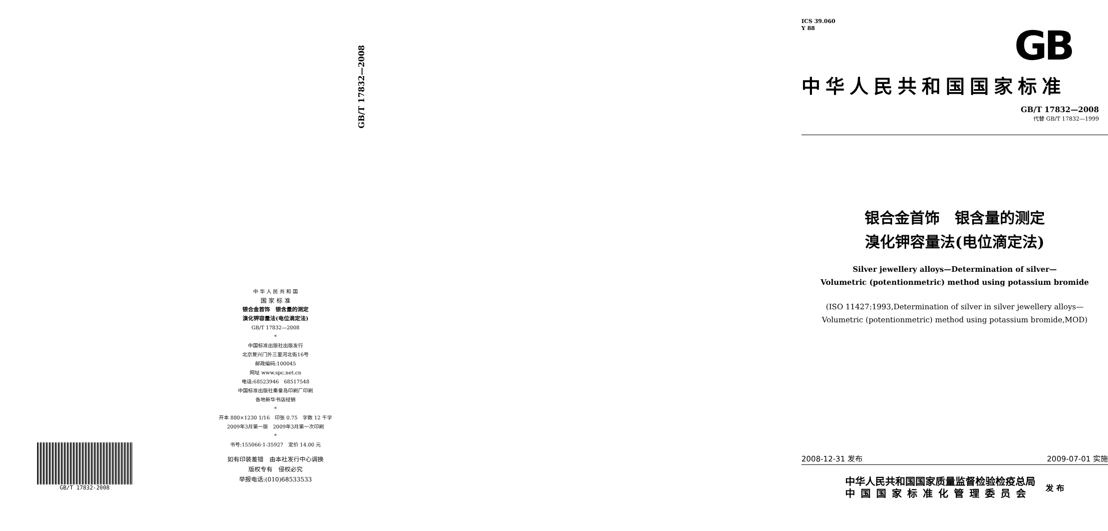GB/T 17832—2008
中 华 人 民 共 和 国
国 家 标 准
银合金首饰　银含量的测定
溴化钾容量法(电位滴定法)
GB/T 17832—2008
*
中国标准出版社出版发行
北京复兴门外三里河北街16号
邮政编码:100045
网址 www.spc.net.cn
电话:68523946　68517548
中国标准出版社秦皇岛印刷厂印刷
各地新华书店经销
*
开本 880×1230 1/16　印张 0.75　字数 12 千字
2009年3月第一版　2009年3月第一次印刷
*
书号:155066·1-35927　定价 14.00 元
如有印装差错　由本社发行中心调换
版权专有　侵权必究
举报电话:(010)68533533
GB/T 17832-2008
ICS 39.060
Y 88
GB
中华人民共和国国家标准
GB/T 17832—2008
代替 GB/T 17832—1999
银合金首饰　银含量的测定
溴化钾容量法(电位滴定法)
Silver jewellery alloys—Determination of silver—
Volumetric (potentionmetric) method using potassium bromide
(ISO 11427:1993,Determination of silver in silver jewellery alloys—
Volumetric (potentionmetric) method using potassium bromide,MOD)
2008-12-31 发布 2009-07-01 实施
中华人民共和国国家质量监督检验检疫总局
中国国家标准化管理委员会
发 布